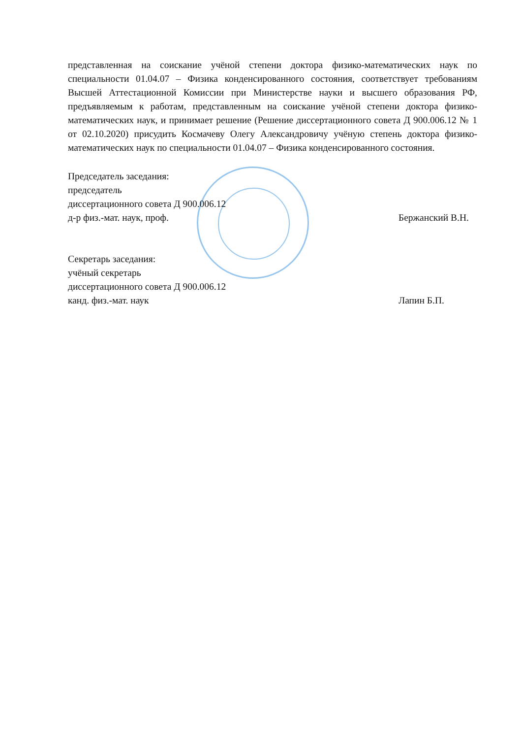представленная на соискание учёной степени доктора физико-математических наук по специальности 01.04.07 – Физика конденсированного состояния, соответствует требованиям Высшей Аттестационной Комиссии при Министерстве науки и высшего образования РФ, предъявляемым к работам, представленным на соискание учёной степени доктора физико-математических наук, и принимает решение (Решение диссертационного совета Д 900.006.12 № 1 от 02.10.2020) присудить Космачеву Олегу Александровичу учёную степень доктора физико-математических наук по специальности 01.04.07 – Физика конденсированного состояния.
Председатель заседания:
председатель
диссертационного совета Д 900.006.12
д-р физ.-мат. наук, проф.
Бержанский В.Н.
Секретарь заседания:
учёный секретарь
диссертационного совета Д 900.006.12
канд. физ.-мат. наук
Лапин Б.П.